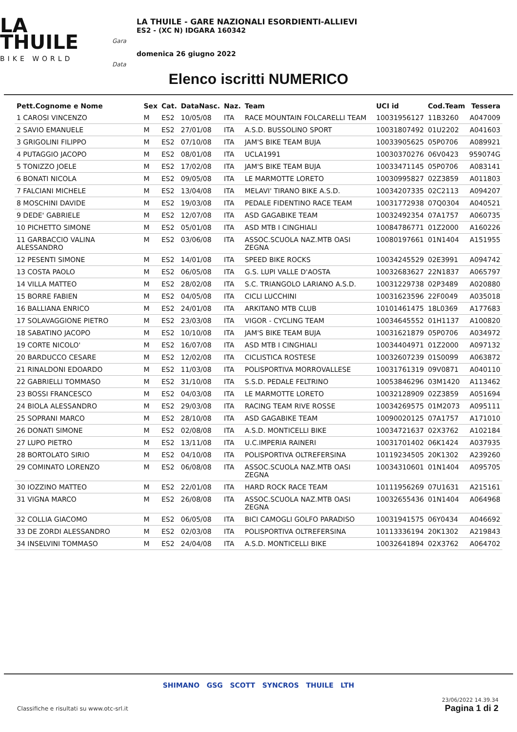LA
THUILE
BIKE WORLD
Gara
Data
LA THUILE - GARE NAZIONALI ESORDIENTI-ALLIEVI
ES2 - (XC N) IDGARA 160342
domenica 26 giugno 2022
Elenco iscritti NUMERICO
| Pett.Cognome e Nome | Sex | Cat. | DataNasc. | Naz. | Team | UCI id | Cod.Team | Tessera |
| --- | --- | --- | --- | --- | --- | --- | --- | --- |
| 1 CAROSI VINCENZO | M | ES2 | 10/05/08 | ITA | RACE MOUNTAIN FOLCARELLI TEAM | 10031956127 | 11B3260 | A047009 |
| 2 SAVIO EMANUELE | M | ES2 | 27/01/08 | ITA | A.S.D. BUSSOLINO SPORT | 10031807492 | 01U2202 | A041603 |
| 3 GRIGOLINI FILIPPO | M | ES2 | 07/10/08 | ITA | JAM'S BIKE TEAM BUJA | 10033905625 | 05P0706 | A089921 |
| 4 PUTAGGIO JACOPO | M | ES2 | 08/01/08 | ITA | UCLA1991 | 10030370276 | 06V0423 | 959074G |
| 5 TONIZZO JOELE | M | ES2 | 17/02/08 | ITA | JAM'S BIKE TEAM BUJA | 10033471145 | 05P0706 | A083141 |
| 6 BONATI NICOLA | M | ES2 | 09/05/08 | ITA | LE MARMOTTE LORETO | 10030995827 | 02Z3859 | A011803 |
| 7 FALCIANI MICHELE | M | ES2 | 13/04/08 | ITA | MELAVI' TIRANO BIKE A.S.D. | 10034207335 | 02C2113 | A094207 |
| 8 MOSCHINI DAVIDE | M | ES2 | 19/03/08 | ITA | PEDALE FIDENTINO RACE TEAM | 10031772938 | 07Q0304 | A040521 |
| 9 DEDE' GABRIELE | M | ES2 | 12/07/08 | ITA | ASD GAGABIKE TEAM | 10032492354 | 07A1757 | A060735 |
| 10 PICHETTO SIMONE | M | ES2 | 05/01/08 | ITA | ASD MTB I CINGHIALI | 10084786771 | 01Z2000 | A160226 |
| 11 GARBACCIO VALINA ALESSANDRO | M | ES2 | 03/06/08 | ITA | ASSOC.SCUOLA NAZ.MTB OASI ZEGNA | 10080197661 | 01N1404 | A151955 |
| 12 PESENTI SIMONE | M | ES2 | 14/01/08 | ITA | SPEED BIKE ROCKS | 10034245529 | 02E3991 | A094742 |
| 13 COSTA PAOLO | M | ES2 | 06/05/08 | ITA | G.S. LUPI VALLE D'AOSTA | 10032683627 | 22N1837 | A065797 |
| 14 VILLA MATTEO | M | ES2 | 28/02/08 | ITA | S.C. TRIANGOLO LARIANO A.S.D. | 10031229738 | 02P3489 | A020880 |
| 15 BORRE FABIEN | M | ES2 | 04/05/08 | ITA | CICLI LUCCHINI | 10031623596 | 22F0049 | A035018 |
| 16 BALLIANA ENRICO | M | ES2 | 24/01/08 | ITA | ARKITANO MTB CLUB | 10101461475 | 18L0369 | A177683 |
| 17 SOLAVAGGIONE PIETRO | M | ES2 | 23/03/08 | ITA | VIGOR - CYCLING TEAM | 10034645552 | 01H1137 | A100820 |
| 18 SABATINO JACOPO | M | ES2 | 10/10/08 | ITA | JAM'S BIKE TEAM BUJA | 10031621879 | 05P0706 | A034972 |
| 19 CORTE NICOLO' | M | ES2 | 16/07/08 | ITA | ASD MTB I CINGHIALI | 10034404971 | 01Z2000 | A097132 |
| 20 BARDUCCO CESARE | M | ES2 | 12/02/08 | ITA | CICLISTICA ROSTESE | 10032607239 | 01S0099 | A063872 |
| 21 RINALDONI EDOARDO | M | ES2 | 11/03/08 | ITA | POLISPORTIVA MORROVALLESE | 10031761319 | 09V0871 | A040110 |
| 22 GABRIELLI TOMMASO | M | ES2 | 31/10/08 | ITA | S.S.D. PEDALE FELTRINO | 10053846296 | 03M1420 | A113462 |
| 23 BOSSI FRANCESCO | M | ES2 | 04/03/08 | ITA | LE MARMOTTE LORETO | 10032128909 | 02Z3859 | A051694 |
| 24 BIOLA ALESSANDRO | M | ES2 | 29/03/08 | ITA | RACING TEAM RIVE ROSSE | 10034269575 | 01M2073 | A095111 |
| 25 SOPRANI MARCO | M | ES2 | 28/10/08 | ITA | ASD GAGABIKE TEAM | 10090020125 | 07A1757 | A171010 |
| 26 DONATI SIMONE | M | ES2 | 02/08/08 | ITA | A.S.D. MONTICELLI BIKE | 10034721637 | 02X3762 | A102184 |
| 27 LUPO PIETRO | M | ES2 | 13/11/08 | ITA | U.C.IMPERIA RAINERI | 10031701402 | 06K1424 | A037935 |
| 28 BORTOLATO SIRIO | M | ES2 | 04/10/08 | ITA | POLISPORTIVA OLTREFERSINA | 10119234505 | 20K1302 | A239260 |
| 29 COMINATO LORENZO | M | ES2 | 06/08/08 | ITA | ASSOC.SCUOLA NAZ.MTB OASI ZEGNA | 10034310601 | 01N1404 | A095705 |
| 30 IOZZINO MATTEO | M | ES2 | 22/01/08 | ITA | HARD ROCK RACE TEAM | 10111956269 | 07U1631 | A215161 |
| 31 VIGNA MARCO | M | ES2 | 26/08/08 | ITA | ASSOC.SCUOLA NAZ.MTB OASI ZEGNA | 10032655436 | 01N1404 | A064968 |
| 32 COLLIA GIACOMO | M | ES2 | 06/05/08 | ITA | BICI CAMOGLI GOLFO PARADISO | 10031941575 | 06Y0434 | A046692 |
| 33 DE ZORDI ALESSANDRO | M | ES2 | 02/03/08 | ITA | POLISPORTIVA OLTREFERSINA | 10113336194 | 20K1302 | A219843 |
| 34 INSELVINI TOMMASO | M | ES2 | 24/04/08 | ITA | A.S.D. MONTICELLI BIKE | 10032641894 | 02X3762 | A064702 |
SHIMANO GSG SCOTT SYNCROS THUILE LTH
Classifiche e risultati su www.otc-srl.it
23/06/2022 14.39.34
Pagina 1 di 2